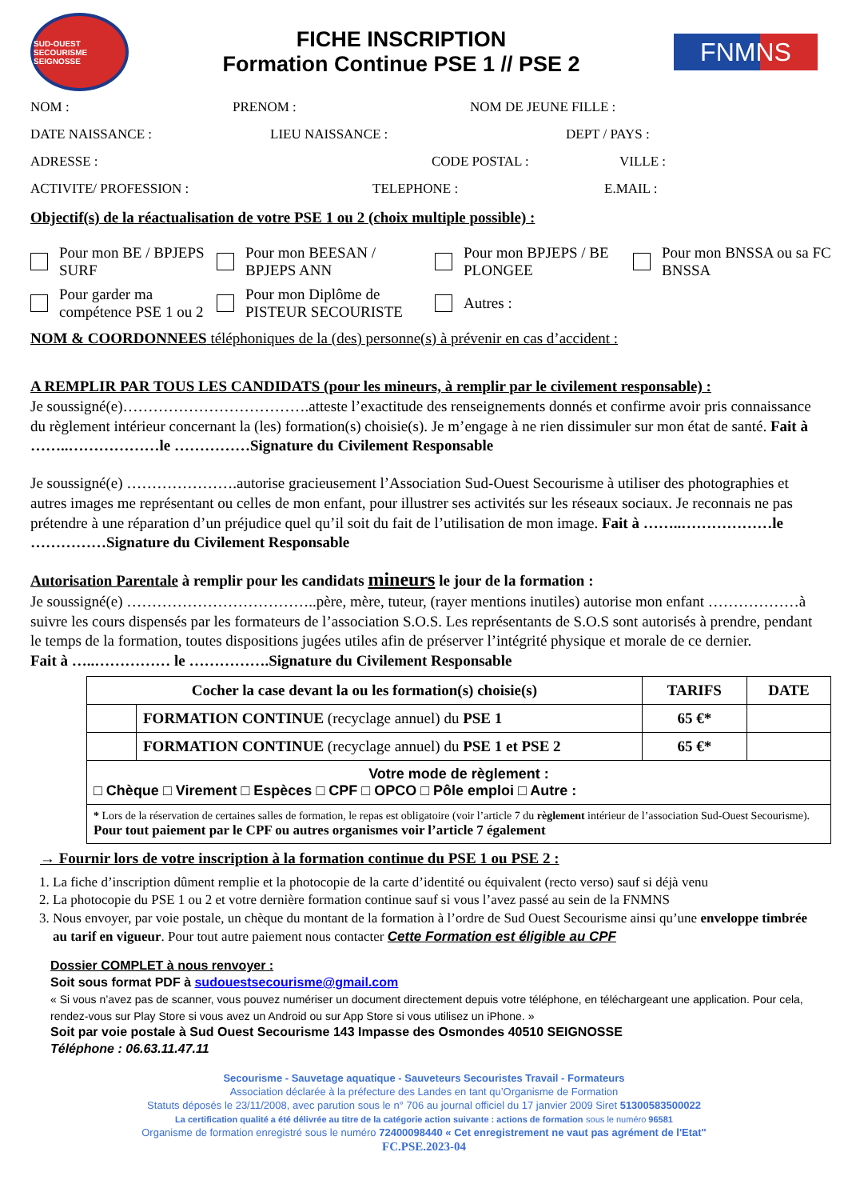SUD-OUEST SECOURISME SEIGNOSSE
FICHE INSCRIPTION
Formation Continue PSE 1 // PSE 2
FNMNS
NOM : PRENOM : NOM DE JEUNE FILLE :
DATE NAISSANCE : LIEU NAISSANCE : DEPT / PAYS :
ADRESSE : CODE POSTAL : VILLE :
ACTIVITE/ PROFESSION : TELEPHONE : E.MAIL :
Objectif(s) de la réactualisation de votre PSE 1 ou 2 (choix multiple possible) :
Pour mon BE / BPJEPS SURF
Pour mon BEESAN / BPJEPS ANN
Pour mon BPJEPS / BE PLONGEE
Pour mon BNSSA ou sa FC BNSSA
Pour garder ma compétence PSE 1 ou 2
Pour mon Diplôme de PISTEUR SECOURISTE
Autres :
NOM & COORDONNEES téléphoniques de la (des) personne(s) à prévenir en cas d’accident :
A REMPLIR PAR TOUS LES CANDIDATS (pour les mineurs, à remplir par le civilement responsable) :
Je soussigné(e)……………………………….atteste l’exactitude des renseignements donnés et confirme avoir pris connaissance du règlement intérieur concernant la (les) formation(s) choisie(s). Je m’engage à ne rien dissimuler sur mon état de santé. Fait à ……..………………le ……………Signature du Civilement Responsable
Je soussigné(e) ………………….autorise gracieusement l’Association Sud-Ouest Secourisme à utiliser des photographies et autres images me représentant ou celles de mon enfant, pour illustrer ses activités sur les réseaux sociaux. Je reconnais ne pas prétendre à une réparation d’un préjudice quel qu’il soit du fait de l’utilisation de mon image. Fait à ……..………………le ……………Signature du Civilement Responsable
Autorisation Parentale à remplir pour les candidats mineurs le jour de la formation :
Je soussigné(e) ………………………………..père, mère, tuteur, (rayer mentions inutiles) autorise mon enfant ………………à suivre les cours dispensés par les formateurs de l’association S.O.S. Les représentants de S.O.S sont autorisés à prendre, pendant le temps de la formation, toutes dispositions jugées utiles afin de préserver l’intégrité physique et morale de ce dernier.
Fait à …..…………… le …………….Signature du Civilement Responsable
| Cocher la case devant la ou les formation(s) choisie(s) | | TARIFS | DATE |
| --- | --- | --- | --- |
| | FORMATION CONTINUE (recyclage annuel) du PSE 1 | 65 €* | |
| | FORMATION CONTINUE (recyclage annuel) du PSE 1 et PSE 2 | 65 €* | |
| Votre mode de règlement : □ Chèque □ Virement □ Espèces □ CPF □ OPCO □ Pôle emploi □ Autre : | | | |
| * Lors de la réservation de certaines salles de formation, le repas est obligatoire (voir l’article 7 du règlement intérieur de l’association Sud-Ouest Secourisme). Pour tout paiement par le CPF ou autres organismes voir l’article 7 également | | | |
→ Fournir lors de votre inscription à la formation continue du PSE 1 ou PSE 2 :
1. La fiche d’inscription dûment remplie et la photocopie de la carte d’identité ou équivalent (recto verso) sauf si déjà venu
2. La photocopie du PSE 1 ou 2 et votre dernière formation continue sauf si vous l’avez passé au sein de la FNMNS
3. Nous envoyer, par voie postale, un chèque du montant de la formation à l’ordre de Sud Ouest Secourisme ainsi qu’une enveloppe timbrée au tarif en vigueur. Pour tout autre paiement nous contacter Cette Formation est éligible au CPF
Dossier COMPLET à nous renvoyer :
Soit sous format PDF à sudouestsecourisme@gmail.com
« Si vous n’avez pas de scanner, vous pouvez numériser un document directement depuis votre téléphone, en téléchargeant une application. Pour cela, rendez-vous sur Play Store si vous avez un Android ou sur App Store si vous utilisez un iPhone. »
Soit par voie postale à Sud Ouest Secourisme 143 Impasse des Osmondes 40510 SEIGNOSSE
Téléphone : 06.63.11.47.11
Secourisme - Sauvetage aquatique - Sauveteurs Secouristes Travail - Formateurs
Association déclarée à la préfecture des Landes en tant qu’Organisme de Formation
Statuts déposés le 23/11/2008, avec parution sous le n° 706 au journal officiel du 17 janvier 2009 Siret 51300583500022
La certification qualité a été délivrée au titre de la catégorie action suivante : actions de formation sous le numéro 96581
Organisme de formation enregistré sous le numéro 72400098440 « Cet enregistrement ne vaut pas agrément de l'Etat"
FC.PSE.2023-04